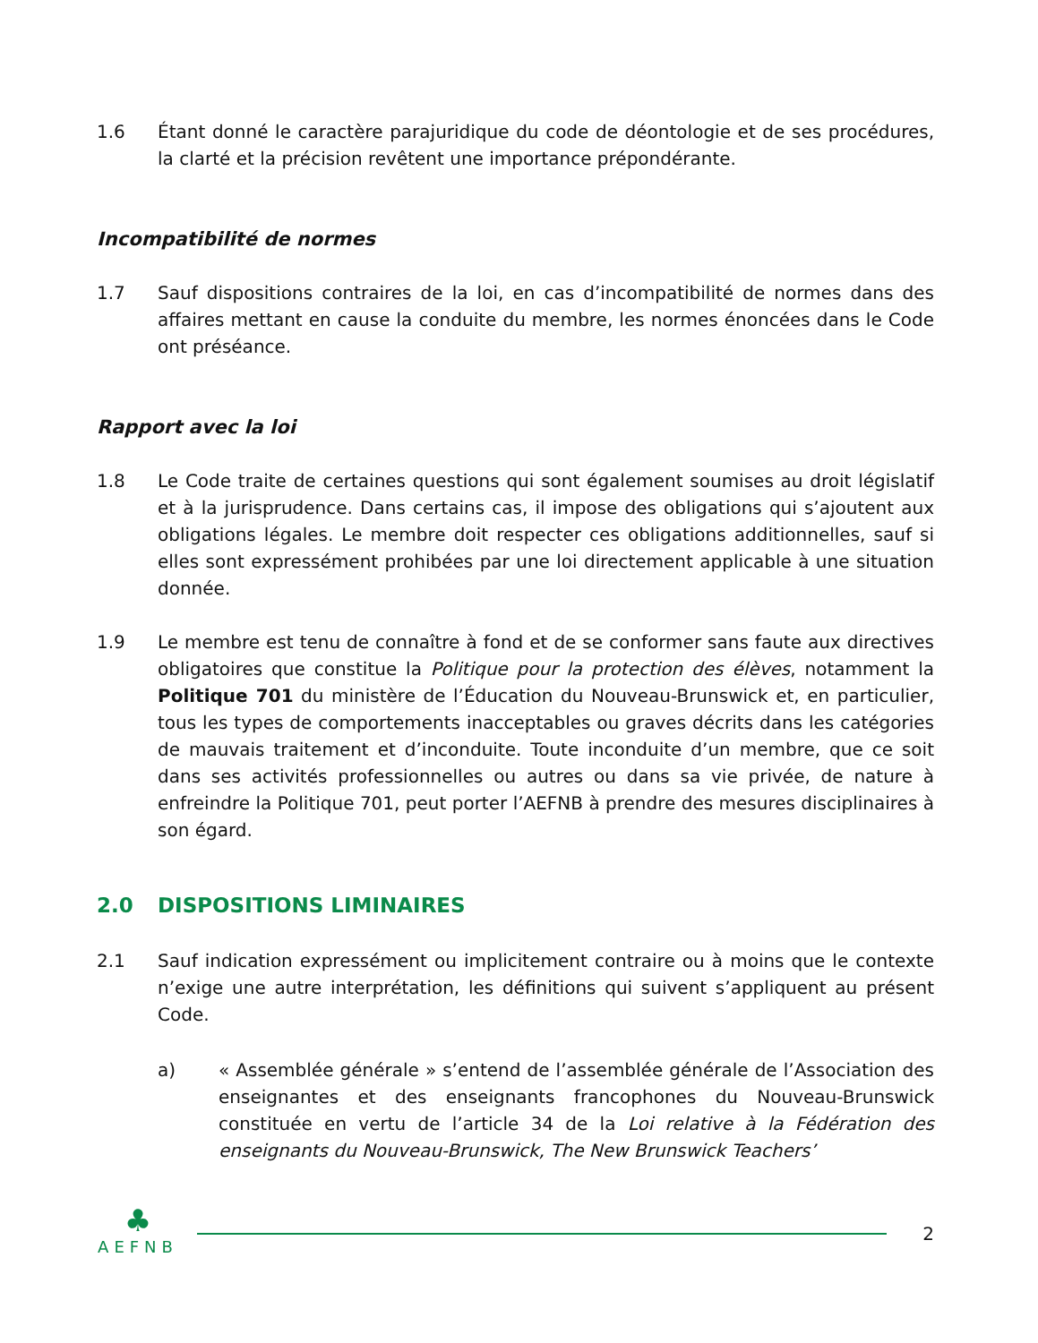1.6 Étant donné le caractère parajuridique du code de déontologie et de ses procédures, la clarté et la précision revêtent une importance prépondérante.
Incompatibilité de normes
1.7 Sauf dispositions contraires de la loi, en cas d’incompatibilité de normes dans des affaires mettant en cause la conduite du membre, les normes énoncées dans le Code ont préséance.
Rapport avec la loi
1.8 Le Code traite de certaines questions qui sont également soumises au droit législatif et à la jurisprudence. Dans certains cas, il impose des obligations qui s’ajoutent aux obligations légales. Le membre doit respecter ces obligations additionnelles, sauf si elles sont expressément prohibées par une loi directement applicable à une situation donnée.
1.9 Le membre est tenu de connaître à fond et de se conformer sans faute aux directives obligatoires que constitue la Politique pour la protection des élèves, notamment la Politique 701 du ministère de l’Éducation du Nouveau-Brunswick et, en particulier, tous les types de comportements inacceptables ou graves décrits dans les catégories de mauvais traitement et d’inconduite. Toute inconduite d’un membre, que ce soit dans ses activités professionnelles ou autres ou dans sa vie privée, de nature à enfreindre la Politique 701, peut porter l’AEFNB à prendre des mesures disciplinaires à son égard.
2.0 DISPOSITIONS LIMINAIRES
2.1 Sauf indication expressément ou implicitement contraire ou à moins que le contexte n’exige une autre interprétation, les définitions qui suivent s’appliquent au présent Code.
a) « Assemblée générale » s’entend de l’assemblée générale de l’Association des enseignantes et des enseignants francophones du Nouveau-Brunswick constituée en vertu de l’article 34 de la Loi relative à la Fédération des enseignants du Nouveau-Brunswick, The New Brunswick Teachers’
♣
AEFNB
2